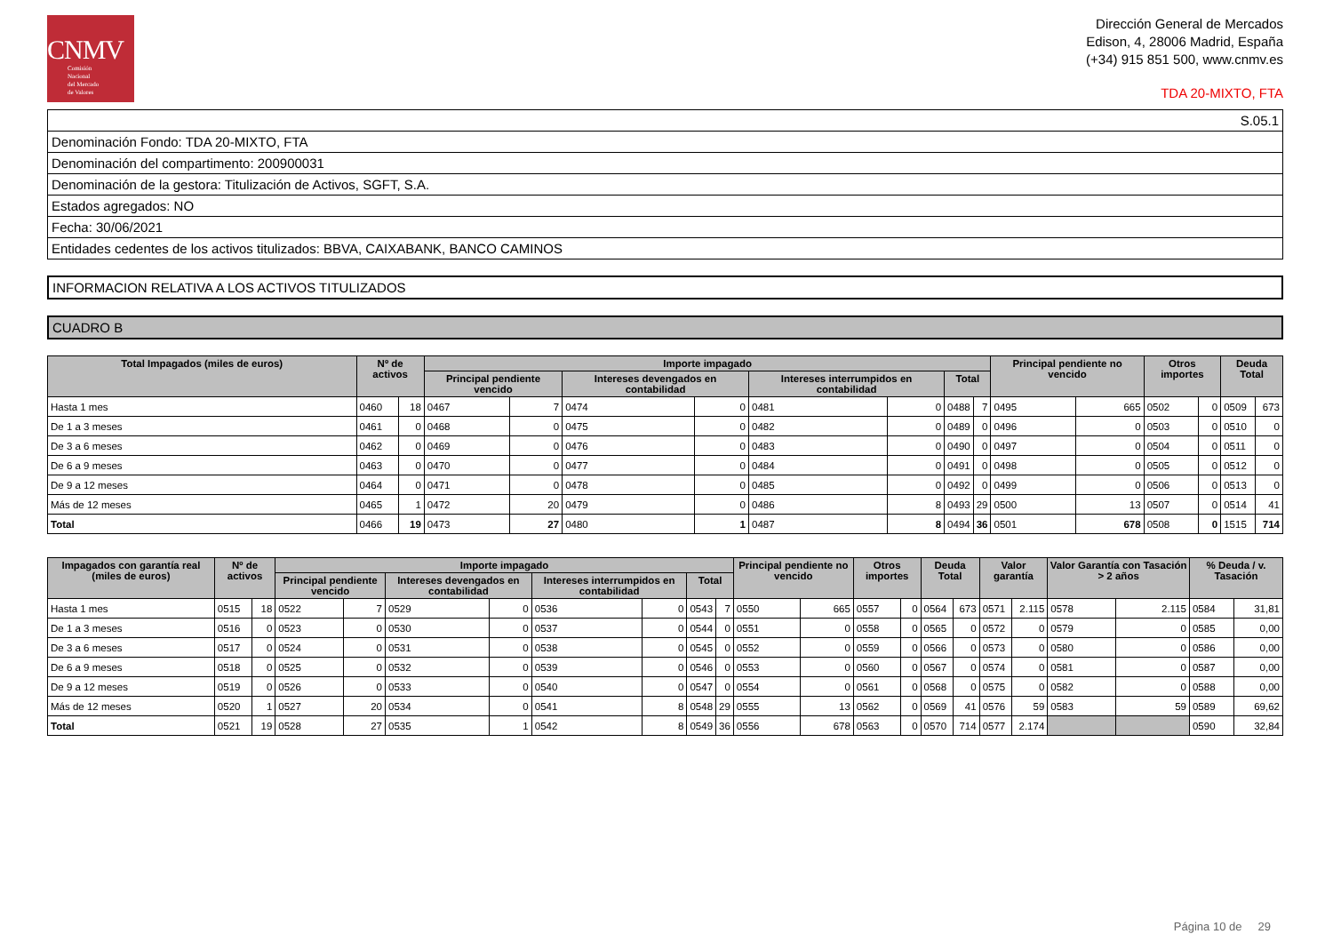CNMV
Comisión
Nacional
del Mercado
de Valores
Dirección General de Mercados
Edison, 4, 28006 Madrid, España
(+34) 915 851 500, www.cnmv.es
TDA 20-MIXTO, FTA
| S.05.1 |
| Denominación Fondo: TDA 20-MIXTO, FTA |
| Denominación del compartimento: 200900031 |
| Denominación de la gestora: Titulización de Activos, SGFT, S.A. |
| Estados agregados: NO |
| Fecha: 30/06/2021 |
| Entidades cedentes de los activos titulizados: BBVA, CAIXABANK, BANCO CAMINOS |
INFORMACION RELATIVA A LOS ACTIVOS TITULIZADOS
CUADRO B
| Total Impagados (miles de euros) | Nº de activos | | Importe impagado | | | | | | | | Principal pendiente no vencido | | Otros importes | | Deuda Total | |
| --- | --- | --- | --- | --- | --- | --- | --- | --- | --- | --- | --- | --- | --- | --- | --- | --- |
| | | | Principal pendiente vencido | | Intereses devengados en contabilidad | | Intereses interrumpidos en contabilidad | | Total | | | | | | | |
| Hasta 1 mes | 0460 | 18 | 0467 | 7 | 0474 | 0 | 0481 | 0 | 0488 | 7 | 0495 | 665 | 0502 | 0 | 0509 | 673 |
| De 1 a 3 meses | 0461 | 0 | 0468 | 0 | 0475 | 0 | 0482 | 0 | 0489 | 0 | 0496 | 0 | 0503 | 0 | 0510 | 0 |
| De 3 a 6 meses | 0462 | 0 | 0469 | 0 | 0476 | 0 | 0483 | 0 | 0490 | 0 | 0497 | 0 | 0504 | 0 | 0511 | 0 |
| De 6 a 9 meses | 0463 | 0 | 0470 | 0 | 0477 | 0 | 0484 | 0 | 0491 | 0 | 0498 | 0 | 0505 | 0 | 0512 | 0 |
| De 9 a 12 meses | 0464 | 0 | 0471 | 0 | 0478 | 0 | 0485 | 0 | 0492 | 0 | 0499 | 0 | 0506 | 0 | 0513 | 0 |
| Más de 12 meses | 0465 | 1 | 0472 | 20 | 0479 | 0 | 0486 | 8 | 0493 | 29 | 0500 | 13 | 0507 | 0 | 0514 | 41 |
| Total | 0466 | 19 | 0473 | 27 | 0480 | 1 | 0487 | 8 | 0494 | 36 | 0501 | 678 | 0508 | 0 | 1515 | 714 |
| Impagados con garantía real (miles de euros) | Nº de activos | | Importe impagado | | | | | | | | Principal pendiente no vencido | | Otros importes | | Deuda Total | | Valor garantía | | Valor Garantía con Tasación > 2 años | | % Deuda / v. Tasación | |
| --- | --- | --- | --- | --- | --- | --- | --- | --- | --- | --- | --- | --- | --- | --- | --- | --- | --- | --- | --- | --- | --- | --- |
| | | | Principal pendiente vencido | | Intereses devengados en contabilidad | | Intereses interrumpidos en contabilidad | | Total | | | | | | | | | | | | | |
| Hasta 1 mes | 0515 | 18 | 0522 | 7 | 0529 | 0 | 0536 | 0 | 0543 | 7 | 0550 | 665 | 0557 | 0 | 0564 | 673 | 0571 | 2.115 | 0578 | 2.115 | 0584 | 31,81 |
| De 1 a 3 meses | 0516 | 0 | 0523 | 0 | 0530 | 0 | 0537 | 0 | 0544 | 0 | 0551 | 0 | 0558 | 0 | 0565 | 0 | 0572 | 0 | 0579 | 0 | 0585 | 0,00 |
| De 3 a 6 meses | 0517 | 0 | 0524 | 0 | 0531 | 0 | 0538 | 0 | 0545 | 0 | 0552 | 0 | 0559 | 0 | 0566 | 0 | 0573 | 0 | 0580 | 0 | 0586 | 0,00 |
| De 6 a 9 meses | 0518 | 0 | 0525 | 0 | 0532 | 0 | 0539 | 0 | 0546 | 0 | 0553 | 0 | 0560 | 0 | 0567 | 0 | 0574 | 0 | 0581 | 0 | 0587 | 0,00 |
| De 9 a 12 meses | 0519 | 0 | 0526 | 0 | 0533 | 0 | 0540 | 0 | 0547 | 0 | 0554 | 0 | 0561 | 0 | 0568 | 0 | 0575 | 0 | 0582 | 0 | 0588 | 0,00 |
| Más de 12 meses | 0520 | 1 | 0527 | 20 | 0534 | 0 | 0541 | 8 | 0548 | 29 | 0555 | 13 | 0562 | 0 | 0569 | 41 | 0576 | 59 | 0583 | 59 | 0589 | 69,62 |
| Total | 0521 | 19 | 0528 | 27 | 0535 | 1 | 0542 | 8 | 0549 | 36 | 0556 | 678 | 0563 | 0 | 0570 | 714 | 0577 | 2.174 | | | 0590 | 32,84 |
Página 10 de 29